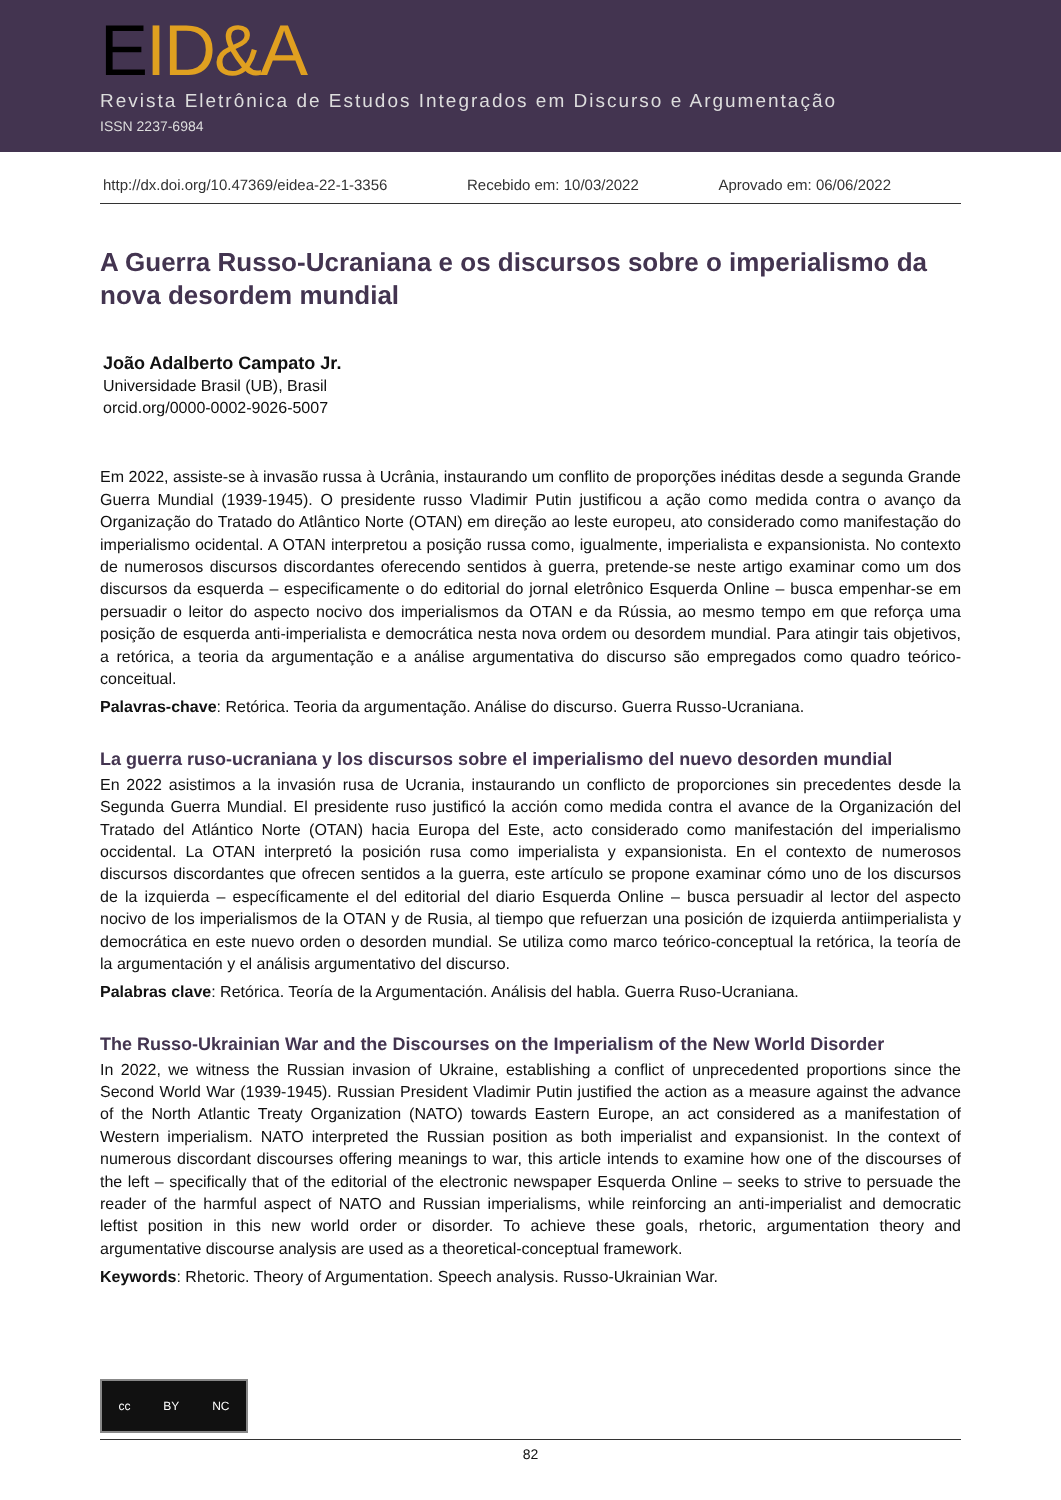EID&A
Revista Eletrônica de Estudos Integrados em Discurso e Argumentação
ISSN 2237-6984
http://dx.doi.org/10.47369/eidea-22-1-3356 Recebido em: 10/03/2022 Aprovado em: 06/06/2022
A Guerra Russo-Ucraniana e os discursos sobre o imperialismo da nova desordem mundial
João Adalberto Campato Jr.
Universidade Brasil (UB), Brasil
orcid.org/0000-0002-9026-5007
Em 2022, assiste-se à invasão russa à Ucrânia, instaurando um conflito de proporções inéditas desde a segunda Grande Guerra Mundial (1939-1945). O presidente russo Vladimir Putin justificou a ação como medida contra o avanço da Organização do Tratado do Atlântico Norte (OTAN) em direção ao leste europeu, ato considerado como manifestação do imperialismo ocidental. A OTAN interpretou a posição russa como, igualmente, imperialista e expansionista. No contexto de numerosos discursos discordantes oferecendo sentidos à guerra, pretende-se neste artigo examinar como um dos discursos da esquerda – especificamente o do editorial do jornal eletrônico Esquerda Online – busca empenhar-se em persuadir o leitor do aspecto nocivo dos imperialismos da OTAN e da Rússia, ao mesmo tempo em que reforça uma posição de esquerda anti-imperialista e democrática nesta nova ordem ou desordem mundial. Para atingir tais objetivos, a retórica, a teoria da argumentação e a análise argumentativa do discurso são empregados como quadro teórico-conceitual.
Palavras-chave: Retórica. Teoria da argumentação. Análise do discurso. Guerra Russo-Ucraniana.
La guerra ruso-ucraniana y los discursos sobre el imperialismo del nuevo desorden mundial
En 2022 asistimos a la invasión rusa de Ucrania, instaurando un conflicto de proporciones sin precedentes desde la Segunda Guerra Mundial. El presidente ruso justificó la acción como medida contra el avance de la Organización del Tratado del Atlántico Norte (OTAN) hacia Europa del Este, acto considerado como manifestación del imperialismo occidental. La OTAN interpretó la posición rusa como imperialista y expansionista. En el contexto de numerosos discursos discordantes que ofrecen sentidos a la guerra, este artículo se propone examinar cómo uno de los discursos de la izquierda – específicamente el del editorial del diario Esquerda Online – busca persuadir al lector del aspecto nocivo de los imperialismos de la OTAN y de Rusia, al tiempo que refuerzan una posición de izquierda antiimperialista y democrática en este nuevo orden o desorden mundial. Se utiliza como marco teórico-conceptual la retórica, la teoría de la argumentación y el análisis argumentativo del discurso.
Palabras clave: Retórica. Teoría de la Argumentación. Análisis del habla. Guerra Ruso-Ucraniana.
The Russo-Ukrainian War and the Discourses on the Imperialism of the New World Disorder
In 2022, we witness the Russian invasion of Ukraine, establishing a conflict of unprecedented proportions since the Second World War (1939-1945). Russian President Vladimir Putin justified the action as a measure against the advance of the North Atlantic Treaty Organization (NATO) towards Eastern Europe, an act considered as a manifestation of Western imperialism. NATO interpreted the Russian position as both imperialist and expansionist. In the context of numerous discordant discourses offering meanings to war, this article intends to examine how one of the discourses of the left – specifically that of the editorial of the electronic newspaper Esquerda Online – seeks to strive to persuade the reader of the harmful aspect of NATO and Russian imperialisms, while reinforcing an anti-imperialist and democratic leftist position in this new world order or disorder. To achieve these goals, rhetoric, argumentation theory and argumentative discourse analysis are used as a theoretical-conceptual framework.
Keywords: Rhetoric. Theory of Argumentation. Speech analysis. Russo-Ukrainian War.
cc BY NC
82